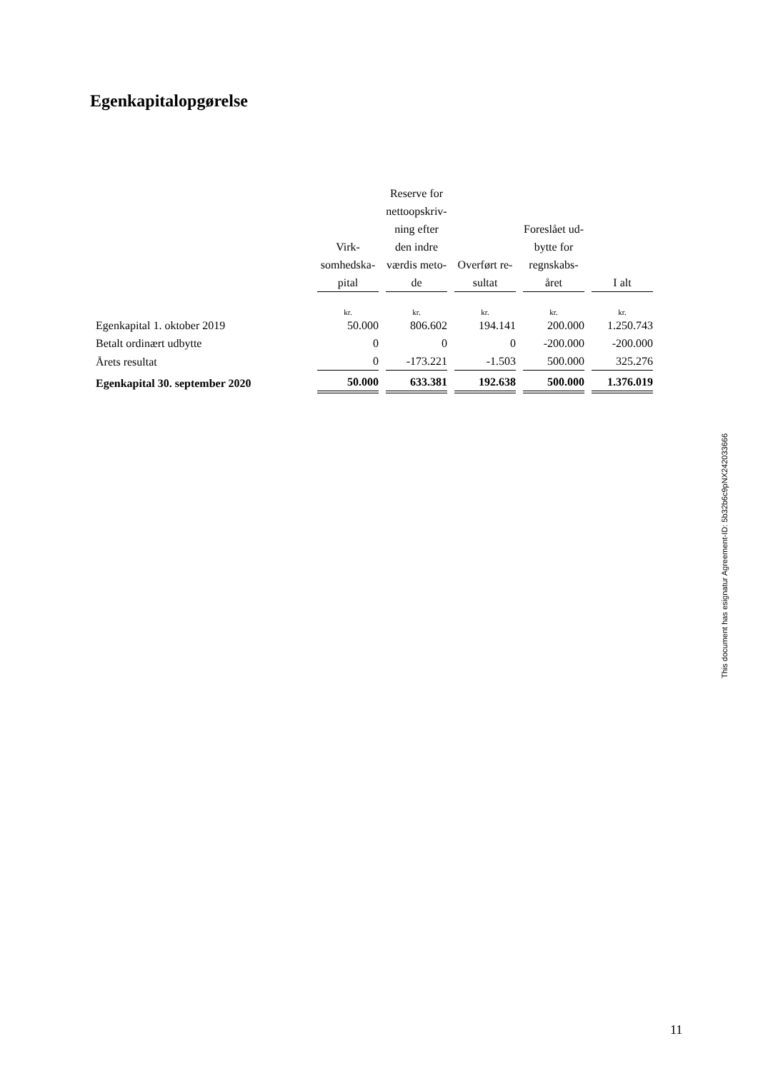Egenkapitalopgørelse
| | Virk- somhedska- pital | Reserve for nettoopskriv- ning efter den indre værdis meto- de | Overført re- sultat | Foreslået ud- bytte for regnskabs- året | I alt |
| --- | --- | --- | --- | --- | --- |
| | kr. | kr. | kr. | kr. | kr. |
| Egenkapital 1. oktober 2019 | 50.000 | 806.602 | 194.141 | 200.000 | 1.250.743 |
| Betalt ordinært udbytte | 0 | 0 | 0 | -200.000 | -200.000 |
| Årets resultat | 0 | -173.221 | -1.503 | 500.000 | 325.276 |
| Egenkapital 30. september 2020 | 50.000 | 633.381 | 192.638 | 500.000 | 1.376.019 |
This document has esignatur Agreement-ID: 5b32b6c9pNX242033666
11